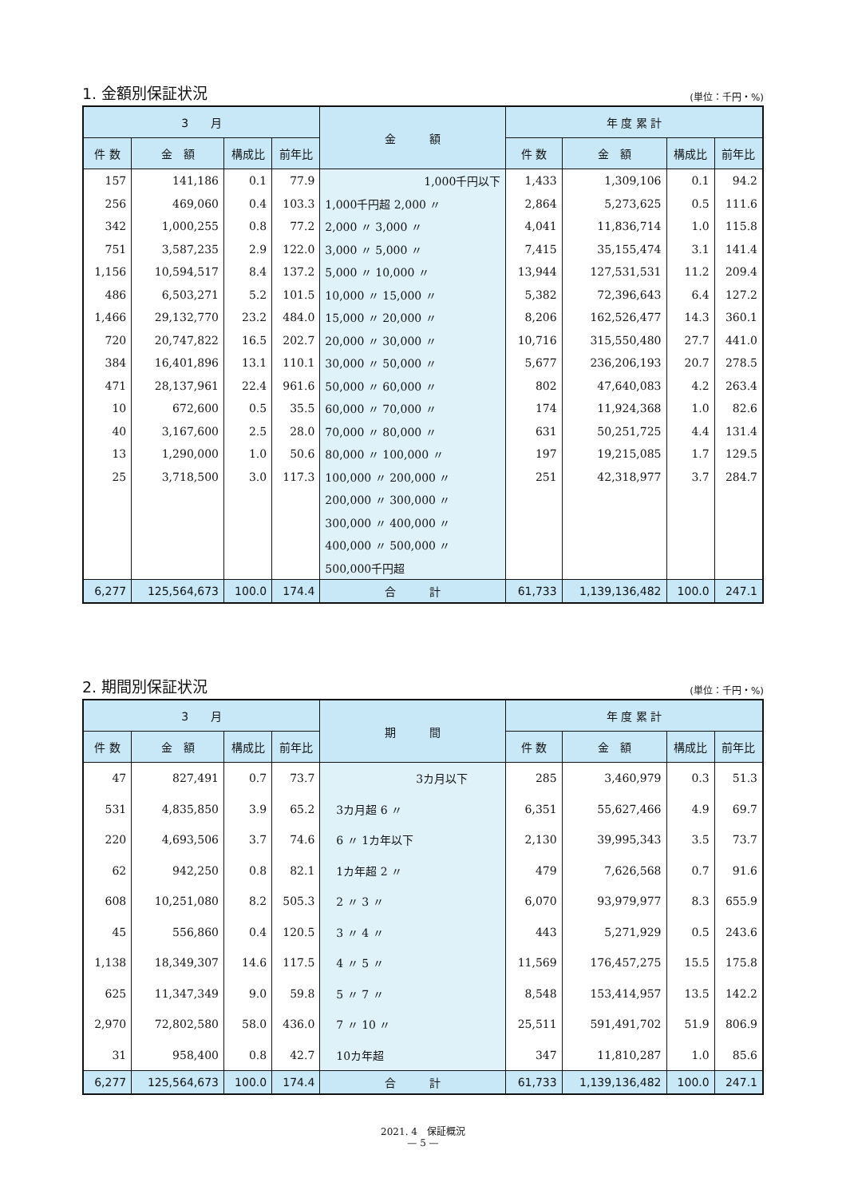1. 金額別保証状況 (単位：千円・%)
| 3 月 | | | | 金 額 | 年 度 累 計 | | | |
| --- | --- | --- | --- | --- | --- | --- | --- | --- |
| 件 数 | 金 額 | 構成比 | 前年比 | | 件 数 | 金 額 | 構成比 | 前年比 |
| 157 | 141,186 | 0.1 | 77.9 | 1,000千円以下 | 1,433 | 1,309,106 | 0.1 | 94.2 |
| 256 | 469,060 | 0.4 | 103.3 | 1,000千円超 2,000 〃 | 2,864 | 5,273,625 | 0.5 | 111.6 |
| 342 | 1,000,255 | 0.8 | 77.2 | 2,000 〃 3,000 〃 | 4,041 | 11,836,714 | 1.0 | 115.8 |
| 751 | 3,587,235 | 2.9 | 122.0 | 3,000 〃 5,000 〃 | 7,415 | 35,155,474 | 3.1 | 141.4 |
| 1,156 | 10,594,517 | 8.4 | 137.2 | 5,000 〃 10,000 〃 | 13,944 | 127,531,531 | 11.2 | 209.4 |
| 486 | 6,503,271 | 5.2 | 101.5 | 10,000 〃 15,000 〃 | 5,382 | 72,396,643 | 6.4 | 127.2 |
| 1,466 | 29,132,770 | 23.2 | 484.0 | 15,000 〃 20,000 〃 | 8,206 | 162,526,477 | 14.3 | 360.1 |
| 720 | 20,747,822 | 16.5 | 202.7 | 20,000 〃 30,000 〃 | 10,716 | 315,550,480 | 27.7 | 441.0 |
| 384 | 16,401,896 | 13.1 | 110.1 | 30,000 〃 50,000 〃 | 5,677 | 236,206,193 | 20.7 | 278.5 |
| 471 | 28,137,961 | 22.4 | 961.6 | 50,000 〃 60,000 〃 | 802 | 47,640,083 | 4.2 | 263.4 |
| 10 | 672,600 | 0.5 | 35.5 | 60,000 〃 70,000 〃 | 174 | 11,924,368 | 1.0 | 82.6 |
| 40 | 3,167,600 | 2.5 | 28.0 | 70,000 〃 80,000 〃 | 631 | 50,251,725 | 4.4 | 131.4 |
| 13 | 1,290,000 | 1.0 | 50.6 | 80,000 〃 100,000 〃 | 197 | 19,215,085 | 1.7 | 129.5 |
| 25 | 3,718,500 | 3.0 | 117.3 | 100,000 〃 200,000 〃 | 251 | 42,318,977 | 3.7 | 284.7 |
| | | | | 200,000 〃 300,000 〃 | | | | |
| | | | | 300,000 〃 400,000 〃 | | | | |
| | | | | 400,000 〃 500,000 〃 | | | | |
| | | | | 500,000千円超 | | | | |
| 6,277 | 125,564,673 | 100.0 | 174.4 | 合 計 | 61,733 | 1,139,136,482 | 100.0 | 247.1 |
2. 期間別保証状況 (単位：千円・%)
| 3 月 | | | | 期 間 | 年 度 累 計 | | | |
| --- | --- | --- | --- | --- | --- | --- | --- | --- |
| 件 数 | 金 額 | 構成比 | 前年比 | | 件 数 | 金 額 | 構成比 | 前年比 |
| 47 | 827,491 | 0.7 | 73.7 | 3カ月以下 | 285 | 3,460,979 | 0.3 | 51.3 |
| 531 | 4,835,850 | 3.9 | 65.2 | 3カ月超 6 〃 | 6,351 | 55,627,466 | 4.9 | 69.7 |
| 220 | 4,693,506 | 3.7 | 74.6 | 6 〃 1カ年以下 | 2,130 | 39,995,343 | 3.5 | 73.7 |
| 62 | 942,250 | 0.8 | 82.1 | 1カ年超 2 〃 | 479 | 7,626,568 | 0.7 | 91.6 |
| 608 | 10,251,080 | 8.2 | 505.3 | 2 〃 3 〃 | 6,070 | 93,979,977 | 8.3 | 655.9 |
| 45 | 556,860 | 0.4 | 120.5 | 3 〃 4 〃 | 443 | 5,271,929 | 0.5 | 243.6 |
| 1,138 | 18,349,307 | 14.6 | 117.5 | 4 〃 5 〃 | 11,569 | 176,457,275 | 15.5 | 175.8 |
| 625 | 11,347,349 | 9.0 | 59.8 | 5 〃 7 〃 | 8,548 | 153,414,957 | 13.5 | 142.2 |
| 2,970 | 72,802,580 | 58.0 | 436.0 | 7 〃 10 〃 | 25,511 | 591,491,702 | 51.9 | 806.9 |
| 31 | 958,400 | 0.8 | 42.7 | 10カ年超 | 347 | 11,810,287 | 1.0 | 85.6 |
| 6,277 | 125,564,673 | 100.0 | 174.4 | 合 計 | 61,733 | 1,139,136,482 | 100.0 | 247.1 |
2021. 4　保証概況
— 5 —